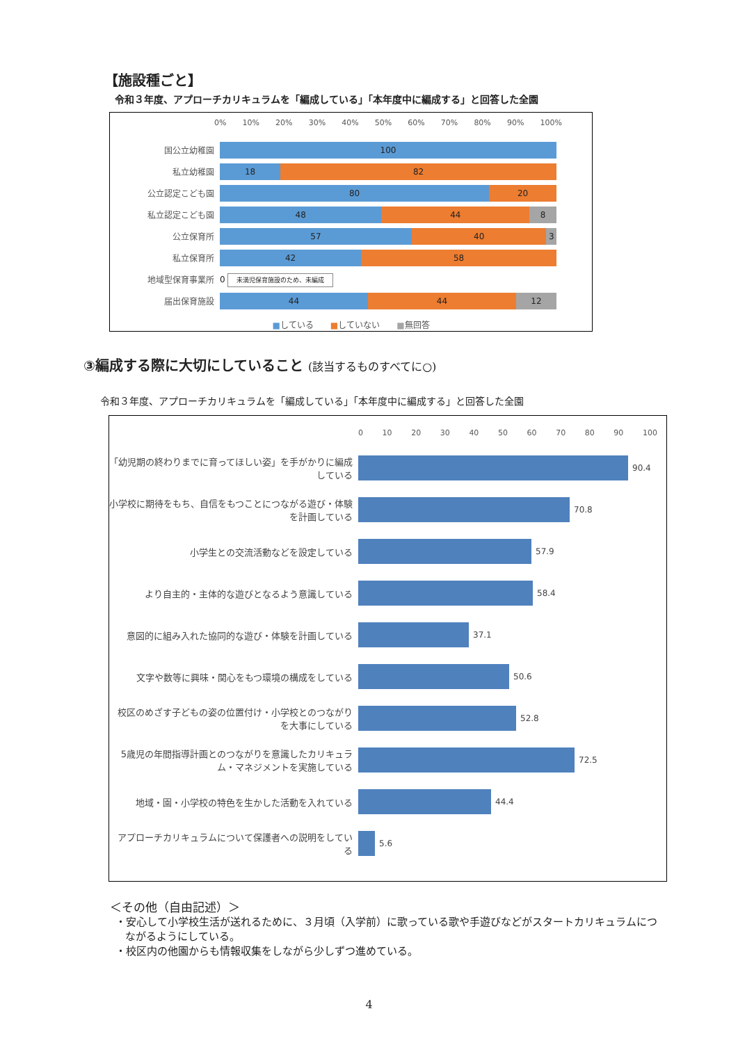【施設種ごと】
令和３年度、アプローチカリキュラムを「編成している」「本年度中に編成する」と回答した全園
0% 10% 20% 30% 40% 50% 60% 70% 80% 90% 100%
国公立幼稚園
100
私立幼稚園
18 82
公立認定こども園
80 20
私立認定こども園
48 44 8
公立保育所
57 40 3
私立保育所
42 58
地域型保育事業所 0 未満児保育施設のため、未編成
届出保育施設
44 44 12
■している　　■していない　　■無回答
③編成する際に大切にしていること (該当するものすべてに○)
令和３年度、アプローチカリキュラムを「編成している」「本年度中に編成する」と回答した全園
0 10 20 30 40 50 60 70 80 90 100
「幼児期の終わりまでに育ってほしい姿」を手がかりに編成している
90.4
小学校に期待をもち、自信をもつことにつながる遊び・体験を計画している
70.8
小学生との交流活動などを設定している 57.9
より自主的・主体的な遊びとなるよう意識している 58.4
意図的に組み入れた協同的な遊び・体験を計画している 37.1
文字や数等に興味・関心をもつ環境の構成をしている 50.6
校区のめざす子どもの姿の位置付け・小学校とのつながりを大事にしている
52.8
5歳児の年間指導計画とのつながりを意識したカリキュラム・マネジメントを実施している
72.5
地域・園・小学校の特色を生かした活動を入れている 44.4
アプローチカリキュラムについて保護者への説明をしている
5.6
＜その他（自由記述）＞
・安心して小学校生活が送れるために、３月頃（入学前）に歌っている歌や手遊びなどがスタートカリキュラムにつながるようにしている。
・校区内の他園からも情報収集をしながら少しずつ進めている。
4